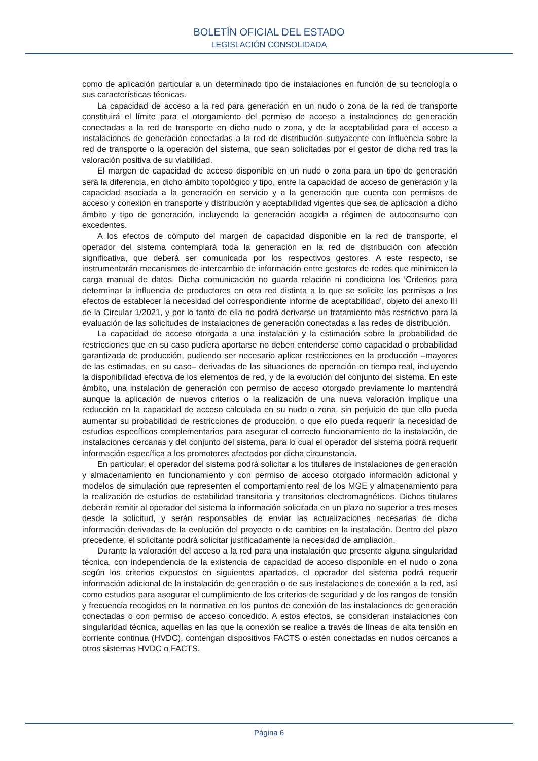BOLETÍN OFICIAL DEL ESTADO
LEGISLACIÓN CONSOLIDADA
como de aplicación particular a un determinado tipo de instalaciones en función de su tecnología o sus características técnicas.
La capacidad de acceso a la red para generación en un nudo o zona de la red de transporte constituirá el límite para el otorgamiento del permiso de acceso a instalaciones de generación conectadas a la red de transporte en dicho nudo o zona, y de la aceptabilidad para el acceso a instalaciones de generación conectadas a la red de distribución subyacente con influencia sobre la red de transporte o la operación del sistema, que sean solicitadas por el gestor de dicha red tras la valoración positiva de su viabilidad.
El margen de capacidad de acceso disponible en un nudo o zona para un tipo de generación será la diferencia, en dicho ámbito topológico y tipo, entre la capacidad de acceso de generación y la capacidad asociada a la generación en servicio y a la generación que cuenta con permisos de acceso y conexión en transporte y distribución y aceptabilidad vigentes que sea de aplicación a dicho ámbito y tipo de generación, incluyendo la generación acogida a régimen de autoconsumo con excedentes.
A los efectos de cómputo del margen de capacidad disponible en la red de transporte, el operador del sistema contemplará toda la generación en la red de distribución con afección significativa, que deberá ser comunicada por los respectivos gestores. A este respecto, se instrumentarán mecanismos de intercambio de información entre gestores de redes que minimicen la carga manual de datos. Dicha comunicación no guarda relación ni condiciona los ‘Criterios para determinar la influencia de productores en otra red distinta a la que se solicite los permisos a los efectos de establecer la necesidad del correspondiente informe de aceptabilidad’, objeto del anexo III de la Circular 1/2021, y por lo tanto de ella no podrá derivarse un tratamiento más restrictivo para la evaluación de las solicitudes de instalaciones de generación conectadas a las redes de distribución.
La capacidad de acceso otorgada a una instalación y la estimación sobre la probabilidad de restricciones que en su caso pudiera aportarse no deben entenderse como capacidad o probabilidad garantizada de producción, pudiendo ser necesario aplicar restricciones en la producción –mayores de las estimadas, en su caso– derivadas de las situaciones de operación en tiempo real, incluyendo la disponibilidad efectiva de los elementos de red, y de la evolución del conjunto del sistema. En este ámbito, una instalación de generación con permiso de acceso otorgado previamente lo mantendrá aunque la aplicación de nuevos criterios o la realización de una nueva valoración implique una reducción en la capacidad de acceso calculada en su nudo o zona, sin perjuicio de que ello pueda aumentar su probabilidad de restricciones de producción, o que ello pueda requerir la necesidad de estudios específicos complementarios para asegurar el correcto funcionamiento de la instalación, de instalaciones cercanas y del conjunto del sistema, para lo cual el operador del sistema podrá requerir información específica a los promotores afectados por dicha circunstancia.
En particular, el operador del sistema podrá solicitar a los titulares de instalaciones de generación y almacenamiento en funcionamiento y con permiso de acceso otorgado información adicional y modelos de simulación que representen el comportamiento real de los MGE y almacenamiento para la realización de estudios de estabilidad transitoria y transitorios electromagnéticos. Dichos titulares deberán remitir al operador del sistema la información solicitada en un plazo no superior a tres meses desde la solicitud, y serán responsables de enviar las actualizaciones necesarias de dicha información derivadas de la evolución del proyecto o de cambios en la instalación. Dentro del plazo precedente, el solicitante podrá solicitar justificadamente la necesidad de ampliación.
Durante la valoración del acceso a la red para una instalación que presente alguna singularidad técnica, con independencia de la existencia de capacidad de acceso disponible en el nudo o zona según los criterios expuestos en siguientes apartados, el operador del sistema podrá requerir información adicional de la instalación de generación o de sus instalaciones de conexión a la red, así como estudios para asegurar el cumplimiento de los criterios de seguridad y de los rangos de tensión y frecuencia recogidos en la normativa en los puntos de conexión de las instalaciones de generación conectadas o con permiso de acceso concedido. A estos efectos, se consideran instalaciones con singularidad técnica, aquellas en las que la conexión se realice a través de líneas de alta tensión en corriente continua (HVDC), contengan dispositivos FACTS o estén conectadas en nudos cercanos a otros sistemas HVDC o FACTS.
Página 6